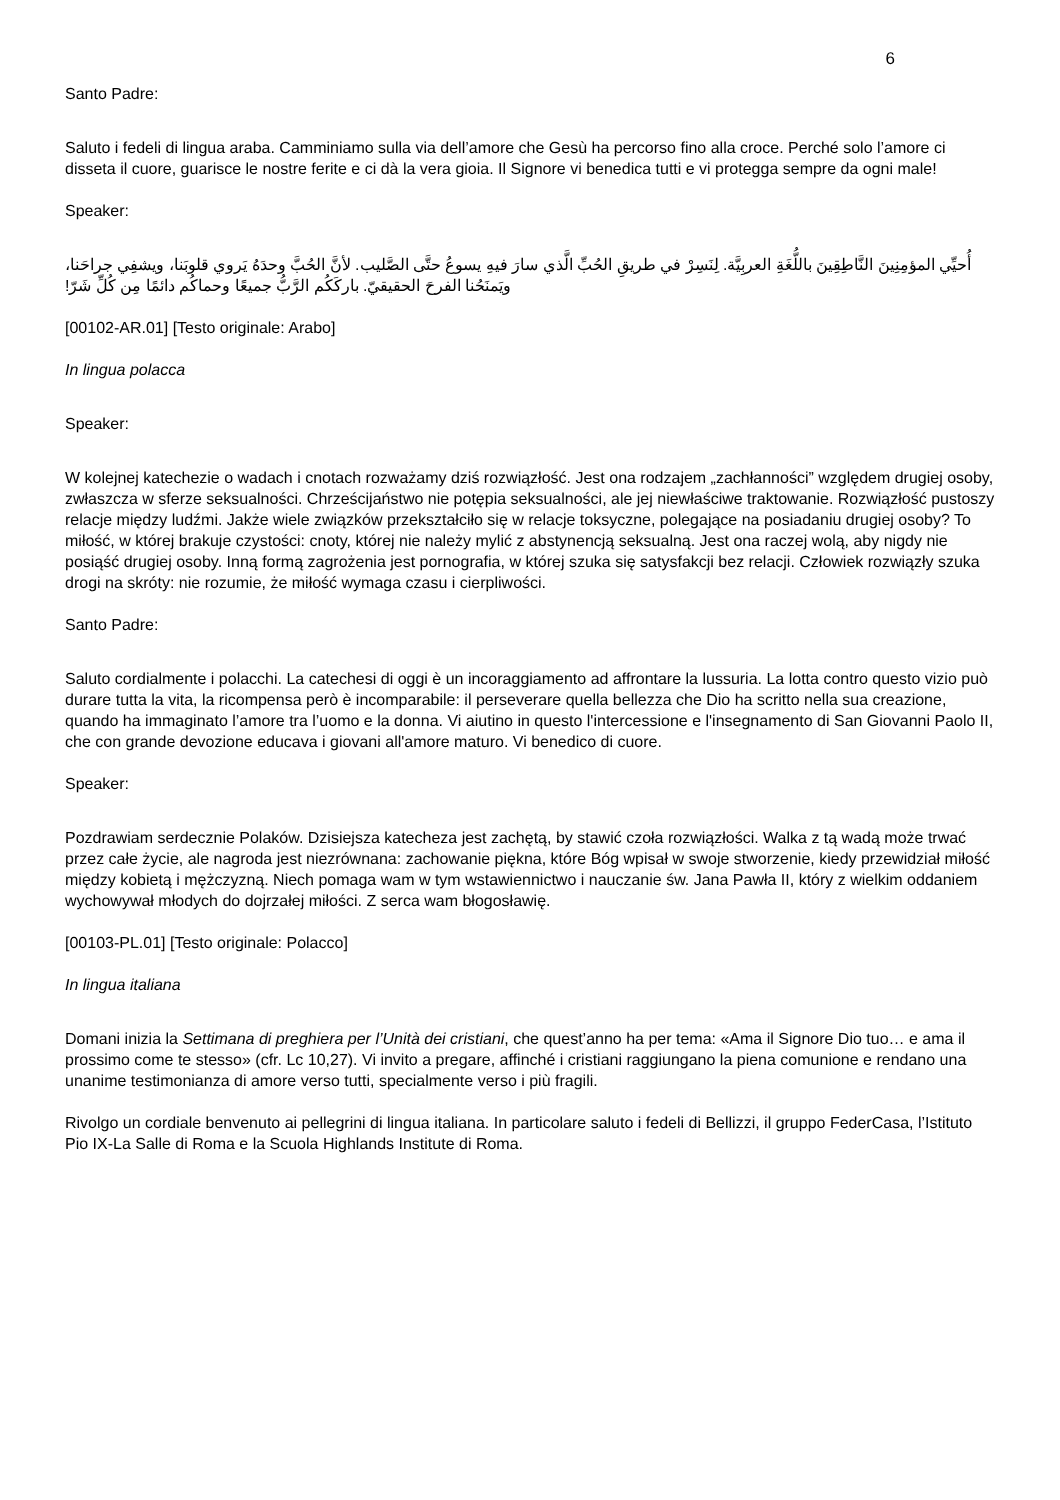6
Santo Padre:
Saluto i fedeli di lingua araba. Camminiamo sulla via dell’amore che Gesù ha percorso fino alla croce. Perché solo l’amore ci disseta il cuore, guarisce le nostre ferite e ci dà la vera gioia. Il Signore vi benedica tutti e vi protegga sempre da ogni male!
Speaker:
أُحيِّي المؤمِنِينَ النَّاطِقِينَ باللُّغَةِ العربِيَّة. لِنَسِرْ في طريقِ الحُبِّ الَّذي سارَ فيهِ يسوعُ حتَّى الصَّليب. لأنَّ الحُبَّ وحدَهُ يَروي قلوبَنا، ويشفِي جراحَنا، ويَمنَحُنا الفرحَ الحقيقيّ. باركَكُم الرَّبُّ جميعًا وحماكُم دائمًا مِن كُلِّ شَرّ!
[00102-AR.01] [Testo originale: Arabo]
In lingua polacca
Speaker:
W kolejnej katechezie o wadach i cnotach rozważamy dziś rozwiązłość. Jest ona rodzajem „zachłanności” względem drugiej osoby, zwłaszcza w sferze seksualności. Chrześcijaństwo nie potępia seksualności, ale jej niewłaściwe traktowanie. Rozwiązłość pustoszy relacje między ludźmi. Jakże wiele związków przekształciło się w relacje toksyczne, polegające na posiadaniu drugiej osoby? To miłość, w której brakuje czystości: cnoty, której nie należy mylić z abstynencją seksualną. Jest ona raczej wolą, aby nigdy nie posiąść drugiej osoby. Inną formą zagrożenia jest pornografia, w której szuka się satysfakcji bez relacji. Człowiek rozwiązły szuka drogi na skróty: nie rozumie, że miłość wymaga czasu i cierpliwości.
Santo Padre:
Saluto cordialmente i polacchi. La catechesi di oggi è un incoraggiamento ad affrontare la lussuria. La lotta contro questo vizio può durare tutta la vita, la ricompensa però è incomparabile: il perseverare quella bellezza che Dio ha scritto nella sua creazione, quando ha immaginato l’amore tra l’uomo e la donna. Vi aiutino in questo l'intercessione e l'insegnamento di San Giovanni Paolo II, che con grande devozione educava i giovani all'amore maturo. Vi benedico di cuore.
Speaker:
Pozdrawiam serdecznie Polaków. Dzisiejsza katecheza jest zachętą, by stawić czoła rozwiązłości. Walka z tą wadą może trwać przez całe życie, ale nagroda jest niezrównana: zachowanie piękna, które Bóg wpisał w swoje stworzenie, kiedy przewidział miłość między kobietą i mężczyzną. Niech pomaga wam w tym wstawiennictwo i nauczanie św. Jana Pawła II, który z wielkim oddaniem wychowywał młodych do dojrzałej miłości. Z serca wam błogosławię.
[00103-PL.01] [Testo originale: Polacco]
In lingua italiana
Domani inizia la Settimana di preghiera per l’Unità dei cristiani, che quest’anno ha per tema: «Ama il Signore Dio tuo… e ama il prossimo come te stesso» (cfr. Lc 10,27). Vi invito a pregare, affinché i cristiani raggiungano la piena comunione e rendano una unanime testimonianza di amore verso tutti, specialmente verso i più fragili.
Rivolgo un cordiale benvenuto ai pellegrini di lingua italiana. In particolare saluto i fedeli di Bellizzi, il gruppo FederCasa, l’Istituto Pio IX-La Salle di Roma e la Scuola Highlands Institute di Roma.